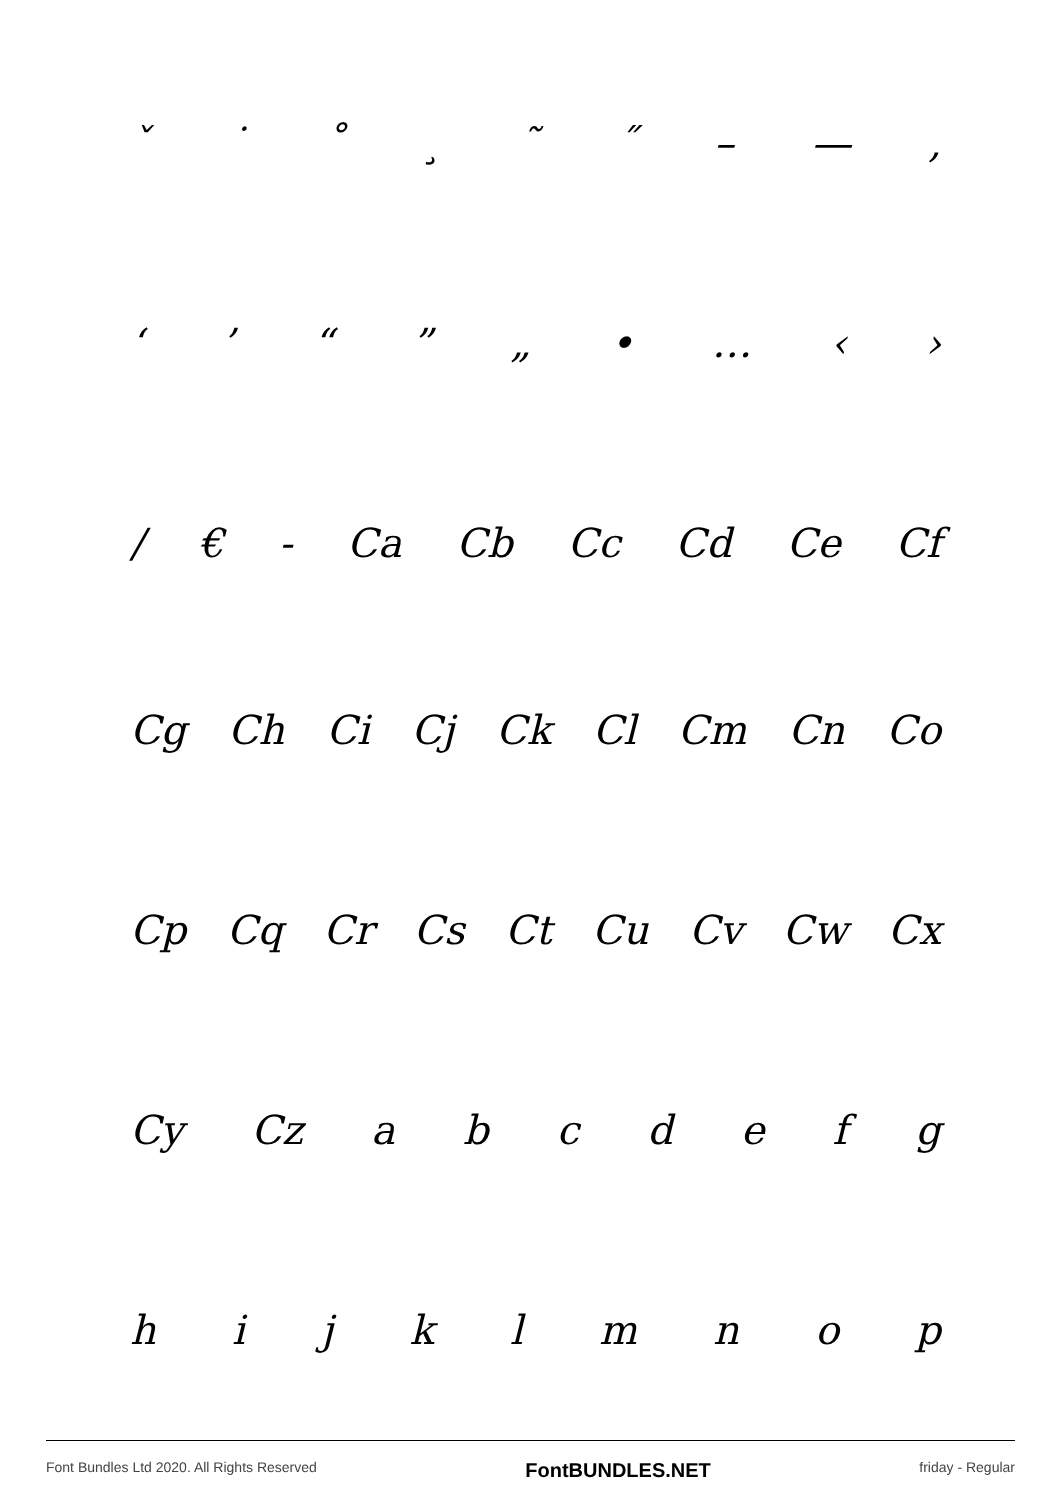ˇ ˙ ˚ ¸ ˜ ˝ – — ‚
‘’ “” „ • … ‹ ›
/ € - Ca Cb Cc Cd Ce Cf
Cg Ch Ci Cj Ck Cl Cm Cn Co
Cp Cq Cr Cs Ct Cu Cv Cw Cx
Cy Cz abcdefg
hijklmnop
Font Bundles Ltd 2020. All Rights Reserved FontBUNDLES.NET friday - Regular